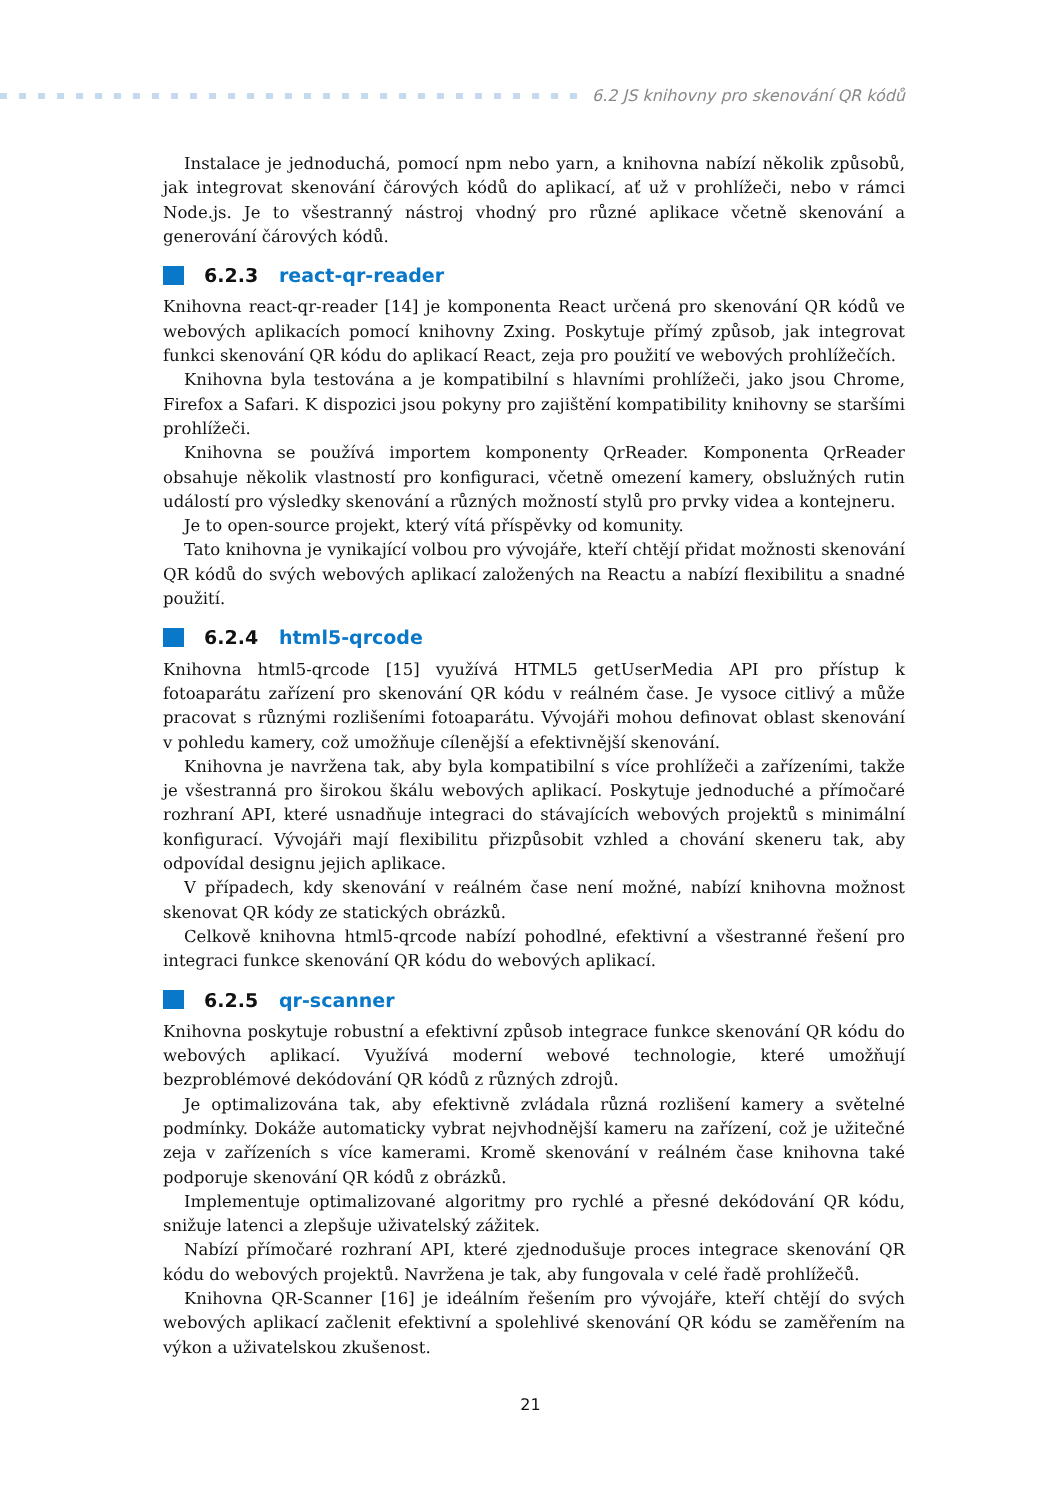6.2 JS knihovny pro skenování QR kódů
Instalace je jednoduchá, pomocí npm nebo yarn, a knihovna nabízí několik způsobů, jak integrovat skenování čárových kódů do aplikací, ať už v prohlížeči, nebo v rámci Node.js. Je to všestranný nástroj vhodný pro různé aplikace včetně skenování a generování čárových kódů.
6.2.3 react-qr-reader
Knihovna react-qr-reader [14] je komponenta React určená pro skenování QR kódů ve webových aplikacích pomocí knihovny Zxing. Poskytuje přímý způsob, jak integrovat funkci skenování QR kódu do aplikací React, zeja pro použití ve webových prohlížečích.
Knihovna byla testována a je kompatibilní s hlavními prohlížeči, jako jsou Chrome, Firefox a Safari. K dispozici jsou pokyny pro zajištění kompatibility knihovny se staršími prohlížeči.
Knihovna se používá importem komponenty QrReader. Komponenta QrReader obsahuje několik vlastností pro konfiguraci, včetně omezení kamery, obslužných rutin událostí pro výsledky skenování a různých možností stylů pro prvky videa a kontejneru.
Je to open-source projekt, který vítá příspěvky od komunity.
Tato knihovna je vynikající volbou pro vývojáře, kteří chtějí přidat možnosti skenování QR kódů do svých webových aplikací založených na Reactu a nabízí flexibilitu a snadné použití.
6.2.4 html5-qrcode
Knihovna html5-qrcode [15] využívá HTML5 getUserMedia API pro přístup k fotoaparátu zařízení pro skenování QR kódu v reálném čase. Je vysoce citlivý a může pracovat s různými rozlišeními fotoaparátu. Vývojáři mohou definovat oblast skenování v pohledu kamery, což umožňuje cílenější a efektivnější skenování.
Knihovna je navržena tak, aby byla kompatibilní s více prohlížeči a zařízeními, takže je všestranná pro širokou škálu webových aplikací. Poskytuje jednoduché a přímočaré rozhraní API, které usnadňuje integraci do stávajících webových projektů s minimální konfigurací. Vývojáři mají flexibilitu přizpůsobit vzhled a chování skeneru tak, aby odpovídal designu jejich aplikace.
V případech, kdy skenování v reálném čase není možné, nabízí knihovna možnost skenovat QR kódy ze statických obrázků.
Celkově knihovna html5-qrcode nabízí pohodlné, efektivní a všestranné řešení pro integraci funkce skenování QR kódu do webových aplikací.
6.2.5 qr-scanner
Knihovna poskytuje robustní a efektivní způsob integrace funkce skenování QR kódu do webových aplikací. Využívá moderní webové technologie, které umožňují bezproblémové dekódování QR kódů z různých zdrojů.
Je optimalizována tak, aby efektivně zvládala různá rozlišení kamery a světelné podmínky. Dokáže automaticky vybrat nejvhodnější kameru na zařízení, což je užitečné zeja v zařízeních s více kamerami. Kromě skenování v reálném čase knihovna také podporuje skenování QR kódů z obrázků.
Implementuje optimalizované algoritmy pro rychlé a přesné dekódování QR kódu, snižuje latenci a zlepšuje uživatelský zážitek.
Nabízí přímočaré rozhraní API, které zjednodušuje proces integrace skenování QR kódu do webových projektů. Navržena je tak, aby fungovala v celé řadě prohlížečů.
Knihovna QR-Scanner [16] je ideálním řešením pro vývojáře, kteří chtějí do svých webových aplikací začlenit efektivní a spolehlivé skenování QR kódu se zaměřením na výkon a uživatelskou zkušenost.
21